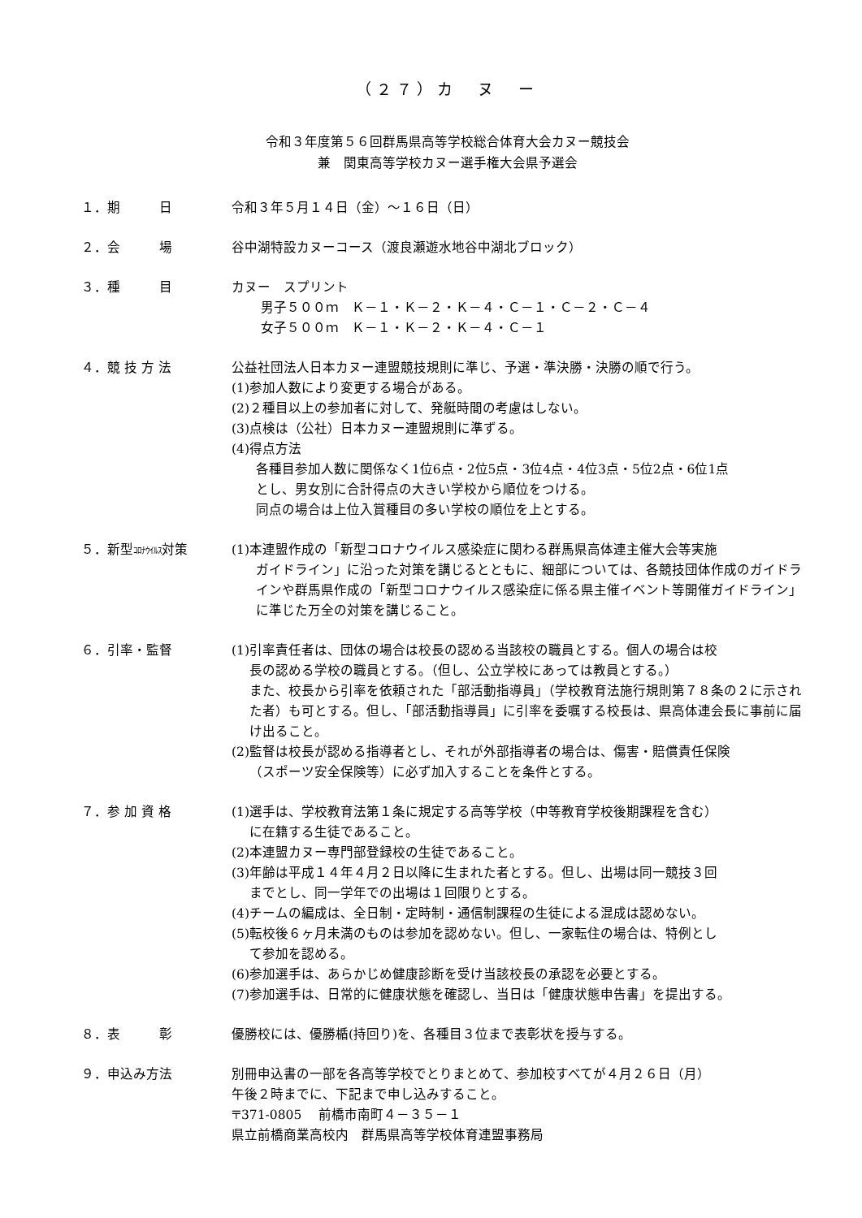（２７）カ　ヌ　ー
令和３年度第５６回群馬県高等学校総合体育大会カヌー競技会
兼　関東高等学校カヌー選手権大会県予選会
１．期　　　日 令和３年５月１４日（金）～１６日（日）
２．会　　　場 谷中湖特設カヌーコース（渡良瀬遊水地谷中湖北ブロック）
３．種　　　目 カヌー　スプリント
男子５００ｍ　Ｋ－１・Ｋ－２・Ｋ－４・Ｃ－１・Ｃ－２・Ｃ－４
女子５００ｍ　Ｋ－１・Ｋ－２・Ｋ－４・Ｃ－１
４．競 技 方 法 公益社団法人日本カヌー連盟競技規則に準じ、予選・準決勝・決勝の順で行う。
(1)参加人数により変更する場合がある。
(2)２種目以上の参加者に対して、発艇時間の考慮はしない。
(3)点検は（公社）日本カヌー連盟規則に準ずる。
(4)得点方法
各種目参加人数に関係なく1位6点・2位5点・3位4点・4位3点・5位2点・6位1点
とし、男女別に合計得点の大きい学校から順位をつける。
同点の場合は上位入賞種目の多い学校の順位を上とする。
５．新型ｺﾛﾅｳｲﾙｽ対策 (1)本連盟作成の「新型コロナウイルス感染症に関わる群馬県高体連主催大会等実施
ガイドライン」に沿った対策を講じるとともに、細部については、各競技団体作成のガイドラインや群馬県作成の「新型コロナウイルス感染症に係る県主催イベント等開催ガイドライン」に準じた万全の対策を講じること。
６．引率・監督 (1)引率責任者は、団体の場合は校長の認める当該校の職員とする。個人の場合は校
長の認める学校の職員とする。（但し、公立学校にあっては教員とする。）
また、校長から引率を依頼された「部活動指導員」（学校教育法施行規則第７８条の２に示された者）も可とする。但し、「部活動指導員」に引率を委嘱する校長は、県高体連会長に事前に届け出ること。
(2)監督は校長が認める指導者とし、それが外部指導者の場合は、傷害・賠償責任保険
（スポーツ安全保険等）に必ず加入することを条件とする。
７．参 加 資 格 (1)選手は、学校教育法第１条に規定する高等学校（中等教育学校後期課程を含む）
に在籍する生徒であること。
(2)本連盟カヌー専門部登録校の生徒であること。
(3)年齢は平成１４年４月２日以降に生まれた者とする。但し、出場は同一競技３回
までとし、同一学年での出場は１回限りとする。
(4)チームの編成は、全日制・定時制・通信制課程の生徒による混成は認めない。
(5)転校後６ヶ月未満のものは参加を認めない。但し、一家転住の場合は、特例とし
て参加を認める。
(6)参加選手は、あらかじめ健康診断を受け当該校長の承認を必要とする。
(7)参加選手は、日常的に健康状態を確認し、当日は「健康状態申告書」を提出する。
８．表　　　彰 優勝校には、優勝楯(持回り)を、各種目３位まで表彰状を授与する。
９．申込み方法 別冊申込書の一部を各高等学校でとりまとめて、参加校すべてが４月２６日（月）
午後２時までに、下記まで申し込みすること。
〒371-0805　 前橋市南町４－３５－１
県立前橋商業高校内　群馬県高等学校体育連盟事務局